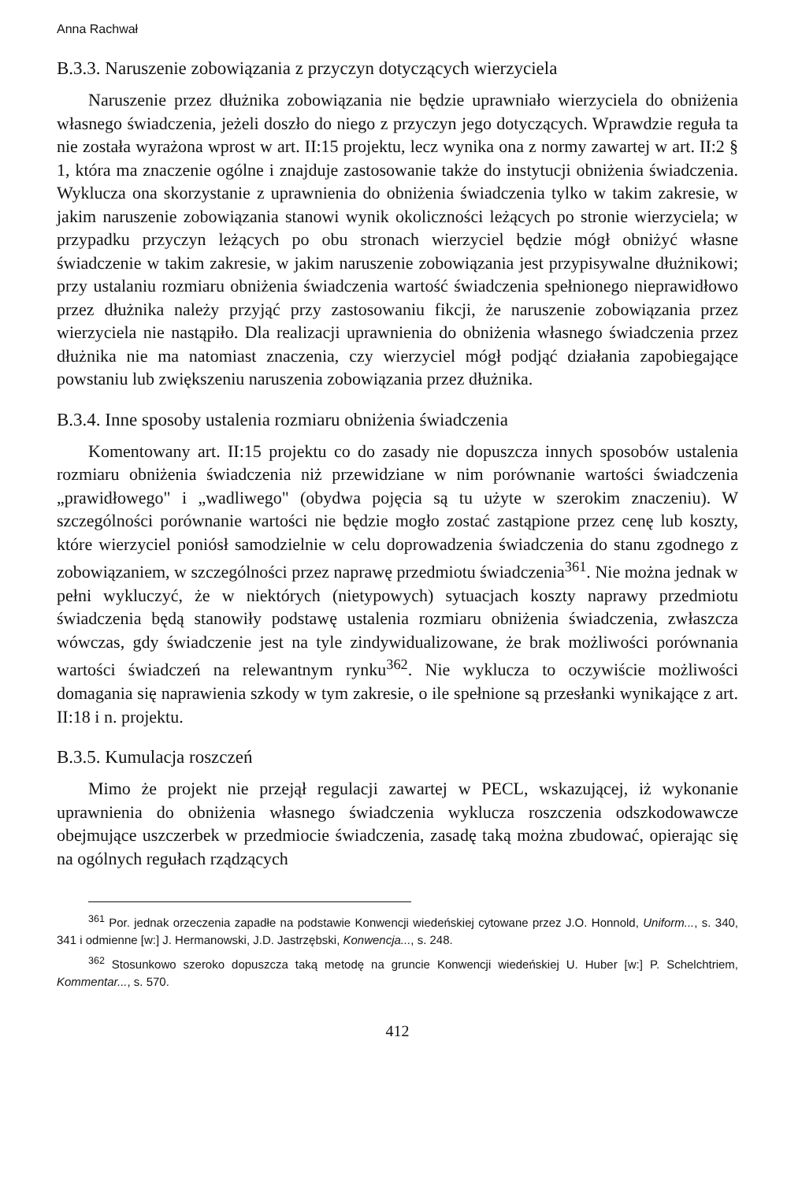Anna Rachwał
B.3.3. Naruszenie zobowiązania z przyczyn dotyczących wierzyciela
Naruszenie przez dłużnika zobowiązania nie będzie uprawniało wierzyciela do obniżenia własnego świadczenia, jeżeli doszło do niego z przyczyn jego dotyczących. Wprawdzie reguła ta nie została wyrażona wprost w art. II:15 projektu, lecz wynika ona z normy zawartej w art. II:2 § 1, która ma znaczenie ogólne i znajduje zastosowanie także do instytucji obniżenia świadczenia. Wyklucza ona skorzystanie z uprawnienia do obniżenia świadczenia tylko w takim zakresie, w jakim naruszenie zobowiązania stanowi wynik okoliczności leżących po stronie wierzyciela; w przypadku przyczyn leżących po obu stronach wierzyciel będzie mógł obniżyć własne świadczenie w takim zakresie, w jakim naruszenie zobowiązania jest przypisywalne dłużnikowi; przy ustalaniu rozmiaru obniżenia świadczenia wartość świadczenia spełnionego nieprawidłowo przez dłużnika należy przyjąć przy zastosowaniu fikcji, że naruszenie zobowiązania przez wierzyciela nie nastąpiło. Dla realizacji uprawnienia do obniżenia własnego świadczenia przez dłużnika nie ma natomiast znaczenia, czy wierzyciel mógł podjąć działania zapobiegające powstaniu lub zwiększeniu naruszenia zobowiązania przez dłużnika.
B.3.4. Inne sposoby ustalenia rozmiaru obniżenia świadczenia
Komentowany art. II:15 projektu co do zasady nie dopuszcza innych sposobów ustalenia rozmiaru obniżenia świadczenia niż przewidziane w nim porównanie wartości świadczenia „prawidłowego" i „wadliwego" (obydwa pojęcia są tu użyte w szerokim znaczeniu). W szczególności porównanie wartości nie będzie mogło zostać zastąpione przez cenę lub koszty, które wierzyciel poniósł samodzielnie w celu doprowadzenia świadczenia do stanu zgodnego z zobowiązaniem, w szczególności przez naprawę przedmiotu świadczenia<sup>361</sup>. Nie można jednak w pełni wykluczyć, że w niektórych (nietypowych) sytuacjach koszty naprawy przedmiotu świadczenia będą stanowiły podstawę ustalenia rozmiaru obniżenia świadczenia, zwłaszcza wówczas, gdy świadczenie jest na tyle zindywidualizowane, że brak możliwości porównania wartości świadczeń na relewantnym rynku<sup>362</sup>. Nie wyklucza to oczywiście możliwości domagania się naprawienia szkody w tym zakresie, o ile spełnione są przesłanki wynikające z art. II:18 i n. projektu.
B.3.5. Kumulacja roszczeń
Mimo że projekt nie przejął regulacji zawartej w PECL, wskazującej, iż wykonanie uprawnienia do obniżenia własnego świadczenia wyklucza roszczenia odszkodowawcze obejmujące uszczerbek w przedmiocie świadczenia, zasadę taką można zbudować, opierając się na ogólnych regułach rządzących
<sup>361</sup> Por. jednak orzeczenia zapadłe na podstawie Konwencji wiedeńskiej cytowane przez J.O. Honnold, Uniform..., s. 340, 341 i odmienne [w:] J. Hermanowski, J.D. Jastrzębski, Konwencja..., s. 248.
<sup>362</sup> Stosunkowo szeroko dopuszcza taką metodę na gruncie Konwencji wiedeńskiej U. Huber [w:] P. Schelchtriem, Kommentar..., s. 570.
412